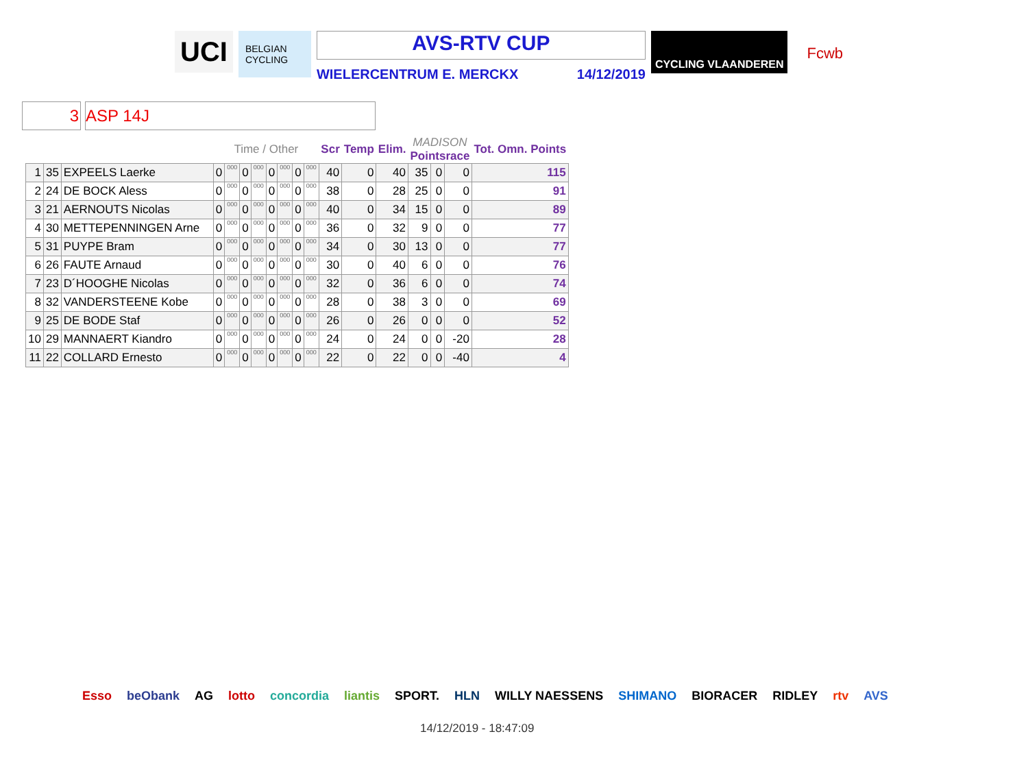UCI
BELGIAN CYCLING
AVS-RTV CUP
WIELERCENTRUM E. MERCKX 14/12/2019
CYCLING VLAANDEREN
Fcwb
3 ASP 14J
| | | | Time / Other | | | | | | | | Scr | Temp | Elim. | MADISON Pointsrace | | | Tot. Omn. Points |
| --- | --- | --- | --- | --- | --- | --- | --- | --- | --- | --- | --- | --- | --- | --- | --- | --- | --- |
| 1 | 35 | EXPEELS Laerke | 0 | 000 | 0 | 000 | 0 | 000 | 0 | 000 | 40 | 0 | 40 | 35 | 0 | 0 | 115 |
| 2 | 24 | DE BOCK Aless | 0 | 000 | 0 | 000 | 0 | 000 | 0 | 000 | 38 | 0 | 28 | 25 | 0 | 0 | 91 |
| 3 | 21 | AERNOUTS Nicolas | 0 | 000 | 0 | 000 | 0 | 000 | 0 | 000 | 40 | 0 | 34 | 15 | 0 | 0 | 89 |
| 4 | 30 | METTEPENNINGEN Arne | 0 | 000 | 0 | 000 | 0 | 000 | 0 | 000 | 36 | 0 | 32 | 9 | 0 | 0 | 77 |
| 5 | 31 | PUYPE Bram | 0 | 000 | 0 | 000 | 0 | 000 | 0 | 000 | 34 | 0 | 30 | 13 | 0 | 0 | 77 |
| 6 | 26 | FAUTE Arnaud | 0 | 000 | 0 | 000 | 0 | 000 | 0 | 000 | 30 | 0 | 40 | 6 | 0 | 0 | 76 |
| 7 | 23 | D´HOOGHE Nicolas | 0 | 000 | 0 | 000 | 0 | 000 | 0 | 000 | 32 | 0 | 36 | 6 | 0 | 0 | 74 |
| 8 | 32 | VANDERSTEENE Kobe | 0 | 000 | 0 | 000 | 0 | 000 | 0 | 000 | 28 | 0 | 38 | 3 | 0 | 0 | 69 |
| 9 | 25 | DE BODE Staf | 0 | 000 | 0 | 000 | 0 | 000 | 0 | 000 | 26 | 0 | 26 | 0 | 0 | 0 | 52 |
| 10 | 29 | MANNAERT Kiandro | 0 | 000 | 0 | 000 | 0 | 000 | 0 | 000 | 24 | 0 | 24 | 0 | 0 | -20 | 28 |
| 11 | 22 | COLLARD Ernesto | 0 | 000 | 0 | 000 | 0 | 000 | 0 | 000 | 22 | 0 | 22 | 0 | 0 | -40 | 4 |
Esso beObank AG lotto concordia liantis SPORT. HLN WILLY NAESSENS SHIMANO BIORACER RIDLEY rtv AVS
14/12/2019 - 18:47:09